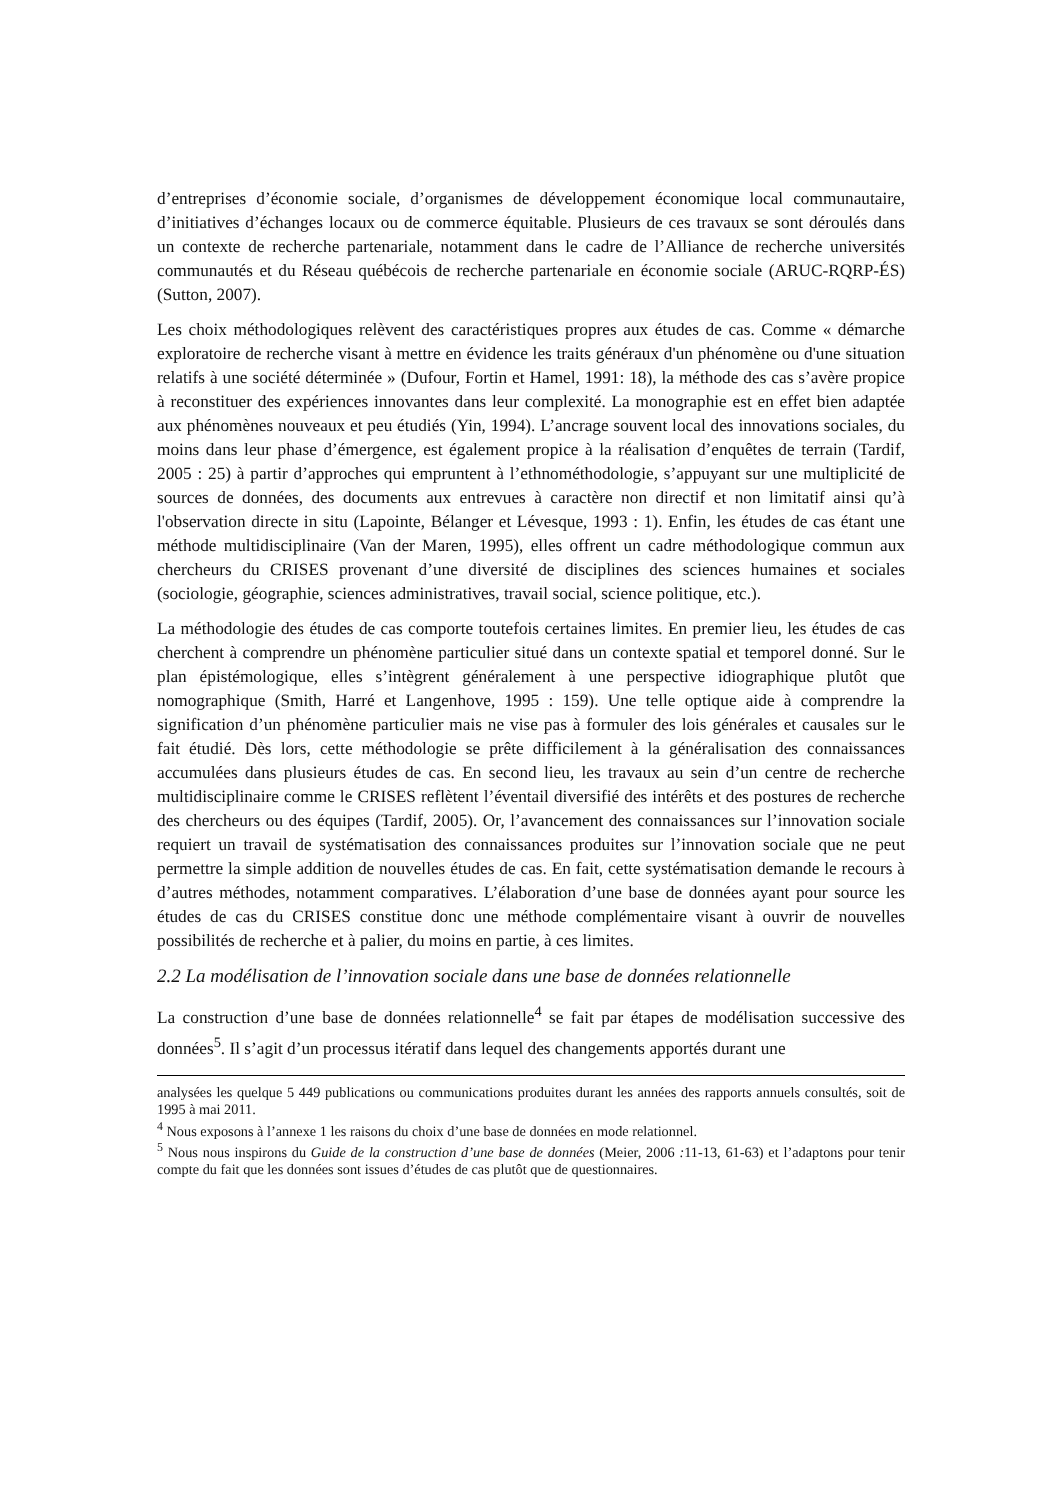d’entreprises d’économie sociale, d’organismes de développement économique local communautaire, d’initiatives d’échanges locaux ou de commerce équitable. Plusieurs de ces travaux se sont déroulés dans un contexte de recherche partenariale, notamment dans le cadre de l’Alliance de recherche universités communautés et du Réseau québécois de recherche partenariale en économie sociale (ARUC-RQRP-ÉS) (Sutton, 2007).
Les choix méthodologiques relèvent des caractéristiques propres aux études de cas. Comme « démarche exploratoire de recherche visant à mettre en évidence les traits généraux d'un phénomène ou d'une situation relatifs à une société déterminée » (Dufour, Fortin et Hamel, 1991: 18), la méthode des cas s’avère propice à reconstituer des expériences innovantes dans leur complexité. La monographie est en effet bien adaptée aux phénomènes nouveaux et peu étudiés (Yin, 1994). L’ancrage souvent local des innovations sociales, du moins dans leur phase d’émergence, est également propice à la réalisation d’enquêtes de terrain (Tardif, 2005 : 25) à partir d’approches qui empruntent à l’ethnométhodologie, s’appuyant sur une multiplicité de sources de données, des documents aux entrevues à caractère non directif et non limitatif ainsi qu’à l'observation directe in situ (Lapointe, Bélanger et Lévesque, 1993 : 1). Enfin, les études de cas étant une méthode multidisciplinaire (Van der Maren, 1995), elles offrent un cadre méthodologique commun aux chercheurs du CRISES provenant d’une diversité de disciplines des sciences humaines et sociales (sociologie, géographie, sciences administratives, travail social, science politique, etc.).
La méthodologie des études de cas comporte toutefois certaines limites. En premier lieu, les études de cas cherchent à comprendre un phénomène particulier situé dans un contexte spatial et temporel donné. Sur le plan épistémologique, elles s’intègrent généralement à une perspective idiographique plutôt que nomographique (Smith, Harré et Langenhove, 1995 : 159). Une telle optique aide à comprendre la signification d’un phénomène particulier mais ne vise pas à formuler des lois générales et causales sur le fait étudié. Dès lors, cette méthodologie se prête difficilement à la généralisation des connaissances accumulées dans plusieurs études de cas. En second lieu, les travaux au sein d’un centre de recherche multidisciplinaire comme le CRISES reflètent l’éventail diversifié des intérêts et des postures de recherche des chercheurs ou des équipes (Tardif, 2005). Or, l’avancement des connaissances sur l’innovation sociale requiert un travail de systématisation des connaissances produites sur l’innovation sociale que ne peut permettre la simple addition de nouvelles études de cas. En fait, cette systématisation demande le recours à d’autres méthodes, notamment comparatives. L’élaboration d’une base de données ayant pour source les études de cas du CRISES constitue donc une méthode complémentaire visant à ouvrir de nouvelles possibilités de recherche et à palier, du moins en partie, à ces limites.
2.2 La modélisation de l’innovation sociale dans une base de données relationnelle
La construction d’une base de données relationnelle<sup>4</sup> se fait par étapes de modélisation successive des données<sup>5</sup>. Il s’agit d’un processus itératif dans lequel des changements apportés durant une
analysées les quelque 5 449 publications ou communications produites durant les années des rapports annuels consultés, soit de 1995 à mai 2011.
<sup>4</sup> Nous exposons à l’annexe 1 les raisons du choix d’une base de données en mode relationnel.
<sup>5</sup> Nous nous inspirons du Guide de la construction d’une base de données (Meier, 2006 : 11-13, 61-63) et l’adaptons pour tenir compte du fait que les données sont issues d’études de cas plutôt que de questionnaires.